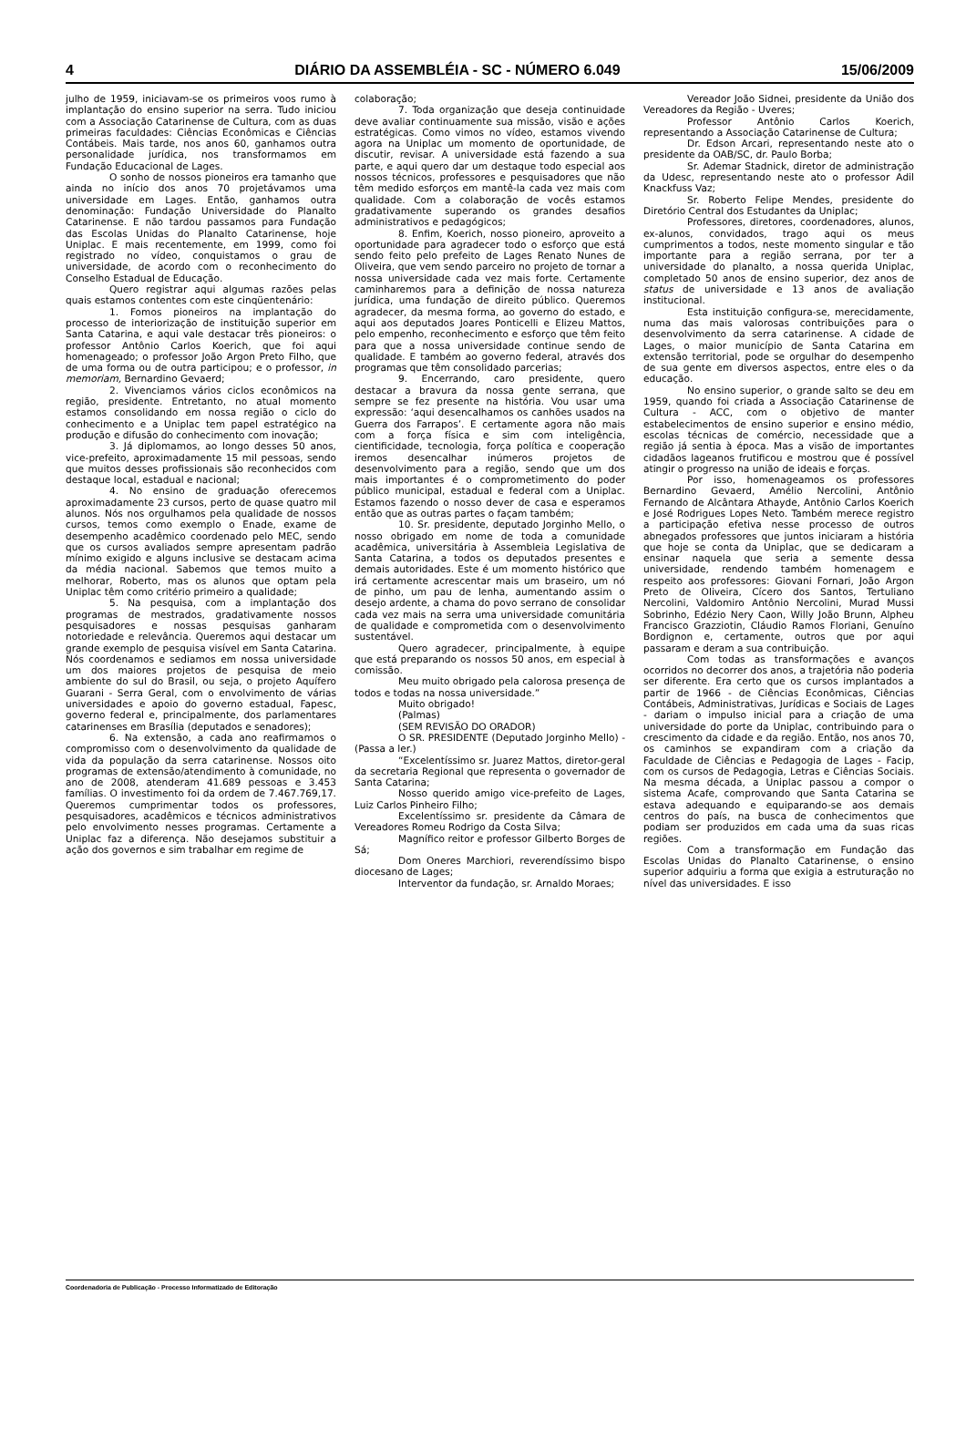4 DIÁRIO DA ASSEMBLÉIA - SC - NÚMERO 6.049 15/06/2009
julho de 1959, iniciavam-se os primeiros voos rumo à implantação do ensino superior na serra. Tudo iniciou com a Associação Catarinense de Cultura, com as duas primeiras faculdades: Ciências Econômicas e Ciências Contábeis. Mais tarde, nos anos 60, ganhamos outra personalidade jurídica, nos transformamos em Fundação Educacional de Lages.
O sonho de nossos pioneiros era tamanho que ainda no início dos anos 70 projetávamos uma universidade em Lages. Então, ganhamos outra denominação: Fundação Universidade do Planalto Catarinense. E não tardou passamos para Fundação das Escolas Unidas do Planalto Catarinense, hoje Uniplac. E mais recentemente, em 1999, como foi registrado no vídeo, conquistamos o grau de universidade, de acordo com o reconhecimento do Conselho Estadual de Educação.
Quero registrar aqui algumas razões pelas quais estamos contentes com este cinqüentenário:
1. Fomos pioneiros na implantação do processo de interiorização de instituição superior em Santa Catarina, e aqui vale destacar três pioneiros: o professor Antônio Carlos Koerich, que foi aqui homenageado; o professor João Argon Preto Filho, que de uma forma ou de outra participou; e o professor, in memoriam, Bernardino Gevaerd;
2. Vivenciamos vários ciclos econômicos na região, presidente. Entretanto, no atual momento estamos consolidando em nossa região o ciclo do conhecimento e a Uniplac tem papel estratégico na produção e difusão do conhecimento com inovação;
3. Já diplomamos, ao longo desses 50 anos, vice-prefeito, aproximadamente 15 mil pessoas, sendo que muitos desses profissionais são reconhecidos com destaque local, estadual e nacional;
4. No ensino de graduação oferecemos aproximadamente 23 cursos, perto de quase quatro mil alunos. Nós nos orgulhamos pela qualidade de nossos cursos, temos como exemplo o Enade, exame de desempenho acadêmico coordenado pelo MEC, sendo que os cursos avaliados sempre apresentam padrão mínimo exigido e alguns inclusive se destacam acima da média nacional. Sabemos que temos muito a melhorar, Roberto, mas os alunos que optam pela Uniplac têm como critério primeiro a qualidade;
5. Na pesquisa, com a implantação dos programas de mestrados, gradativamente nossos pesquisadores e nossas pesquisas ganharam notoriedade e relevância. Queremos aqui destacar um grande exemplo de pesquisa visível em Santa Catarina. Nós coordenamos e sediamos em nossa universidade um dos maiores projetos de pesquisa de meio ambiente do sul do Brasil, ou seja, o projeto Aquífero Guarani - Serra Geral, com o envolvimento de várias universidades e apoio do governo estadual, Fapesc, governo federal e, principalmente, dos parlamentares catarinenses em Brasília (deputados e senadores);
6. Na extensão, a cada ano reafirmamos o compromisso com o desenvolvimento da qualidade de vida da população da serra catarinense. Nossos oito programas de extensão/atendimento à comunidade, no ano de 2008, atenderam 41.689 pessoas e 3.453 famílias. O investimento foi da ordem de 7.467.769,17. Queremos cumprimentar todos os professores, pesquisadores, acadêmicos e técnicos administrativos pelo envolvimento nesses programas. Certamente a Uniplac faz a diferença. Não desejamos substituir a ação dos governos e sim trabalhar em regime de
colaboração;
7. Toda organização que deseja continuidade deve avaliar continuamente sua missão, visão e ações estratégicas. Como vimos no vídeo, estamos vivendo agora na Uniplac um momento de oportunidade, de discutir, revisar. A universidade está fazendo a sua parte, e aqui quero dar um destaque todo especial aos nossos técnicos, professores e pesquisadores que não têm medido esforços em mantê-la cada vez mais com qualidade. Com a colaboração de vocês estamos gradativamente superando os grandes desafios administrativos e pedagógicos;
8. Enfim, Koerich, nosso pioneiro, aproveito a oportunidade para agradecer todo o esforço que está sendo feito pelo prefeito de Lages Renato Nunes de Oliveira, que vem sendo parceiro no projeto de tornar a nossa universidade cada vez mais forte. Certamente caminharemos para a definição de nossa natureza jurídica, uma fundação de direito público. Queremos agradecer, da mesma forma, ao governo do estado, e aqui aos deputados Joares Ponticelli e Elizeu Mattos, pelo empenho, reconhecimento e esforço que têm feito para que a nossa universidade continue sendo de qualidade. E também ao governo federal, através dos programas que têm consolidado parcerias;
9. Encerrando, caro presidente, quero destacar a bravura da nossa gente serrana, que sempre se fez presente na história. Vou usar uma expressão: ‘aqui desencalhamos os canhões usados na Guerra dos Farrapos’. E certamente agora não mais com a força física e sim com inteligência, cientificidade, tecnologia, força política e cooperação iremos desencalhar inúmeros projetos de desenvolvimento para a região, sendo que um dos mais importantes é o comprometimento do poder público municipal, estadual e federal com a Uniplac. Estamos fazendo o nosso dever de casa e esperamos então que as outras partes o façam também;
10. Sr. presidente, deputado Jorginho Mello, o nosso obrigado em nome de toda a comunidade acadêmica, universitária à Assembleia Legislativa de Santa Catarina, a todos os deputados presentes e demais autoridades. Este é um momento histórico que irá certamente acrescentar mais um braseiro, um nó de pinho, um pau de lenha, aumentando assim o desejo ardente, a chama do povo serrano de consolidar cada vez mais na serra uma universidade comunitária de qualidade e comprometida com o desenvolvimento sustentável.
Quero agradecer, principalmente, à equipe que está preparando os nossos 50 anos, em especial à comissão.
Meu muito obrigado pela calorosa presença de todos e todas na nossa universidade.”
Muito obrigado!
(Palmas)
(SEM REVISÃO DO ORADOR)
O SR. PRESIDENTE (Deputado Jorginho Mello) - (Passa a ler.)
“Excelentíssimo sr. Juarez Mattos, diretor-geral da secretaria Regional que representa o governador de Santa Catarina;
Nosso querido amigo vice-prefeito de Lages, Luiz Carlos Pinheiro Filho;
Excelentíssimo sr. presidente da Câmara de Vereadores Romeu Rodrigo da Costa Silva;
Magnífico reitor e professor Gilberto Borges de Sá;
Dom Oneres Marchiori, reverendíssimo bispo diocesano de Lages;
Interventor da fundação, sr. Arnaldo Moraes;
Vereador João Sidnei, presidente da União dos Vereadores da Região - Uveres;
Professor Antônio Carlos Koerich, representando a Associação Catarinense de Cultura;
Dr. Edson Arcari, representando neste ato o presidente da OAB/SC, dr. Paulo Borba;
Sr. Ademar Stadnick, diretor de administração da Udesc, representando neste ato o professor Adil Knackfuss Vaz;
Sr. Roberto Felipe Mendes, presidente do Diretório Central dos Estudantes da Uniplac;
Professores, diretores, coordenadores, alunos, ex-alunos, convidados, trago aqui os meus cumprimentos a todos, neste momento singular e tão importante para a região serrana, por ter a universidade do planalto, a nossa querida Uniplac, completado 50 anos de ensino superior, dez anos de status de universidade e 13 anos de avaliação institucional.
Esta instituição configura-se, merecidamente, numa das mais valorosas contribuições para o desenvolvimento da serra catarinense. A cidade de Lages, o maior município de Santa Catarina em extensão territorial, pode se orgulhar do desempenho de sua gente em diversos aspectos, entre eles o da educação.
No ensino superior, o grande salto se deu em 1959, quando foi criada a Associação Catarinense de Cultura - ACC, com o objetivo de manter estabelecimentos de ensino superior e ensino médio, escolas técnicas de comércio, necessidade que a região já sentia à época. Mas a visão de importantes cidadãos lageanos frutificou e mostrou que é possível atingir o progresso na união de ideais e forças.
Por isso, homenageamos os professores Bernardino Gevaerd, Amélio Nercolini, Antônio Fernando de Alcântara Athayde, Antônio Carlos Koerich e José Rodrigues Lopes Neto. Também merece registro a participação efetiva nesse processo de outros abnegados professores que juntos iniciaram a história que hoje se conta da Uniplac, que se dedicaram a ensinar naquela que seria a semente dessa universidade, rendendo também homenagem e respeito aos professores: Giovani Fornari, João Argon Preto de Oliveira, Cícero dos Santos, Tertuliano Nercolini, Valdomiro Antônio Nercolini, Murad Mussi Sobrinho, Edézio Nery Caon, Willy João Brunn, Alpheu Francisco Grazziotin, Cláudio Ramos Floriani, Genuíno Bordignon e, certamente, outros que por aqui passaram e deram a sua contribuição.
Com todas as transformações e avanços ocorridos no decorrer dos anos, a trajetória não poderia ser diferente. Era certo que os cursos implantados a partir de 1966 - de Ciências Econômicas, Ciências Contábeis, Administrativas, Jurídicas e Sociais de Lages - dariam o impulso inicial para a criação de uma universidade do porte da Uniplac, contribuindo para o crescimento da cidade e da região. Então, nos anos 70, os caminhos se expandiram com a criação da Faculdade de Ciências e Pedagogia de Lages - Facip, com os cursos de Pedagogia, Letras e Ciências Sociais. Na mesma década, a Uniplac passou a compor o sistema Acafe, comprovando que Santa Catarina se estava adequando e equiparando-se aos demais centros do país, na busca de conhecimentos que podiam ser produzidos em cada uma da suas ricas regiões.
Com a transformação em Fundação das Escolas Unidas do Planalto Catarinense, o ensino superior adquiriu a forma que exigia a estruturação no nível das universidades. E isso
Coordenadoria de Publicação - Processo Informatizado de Editoração